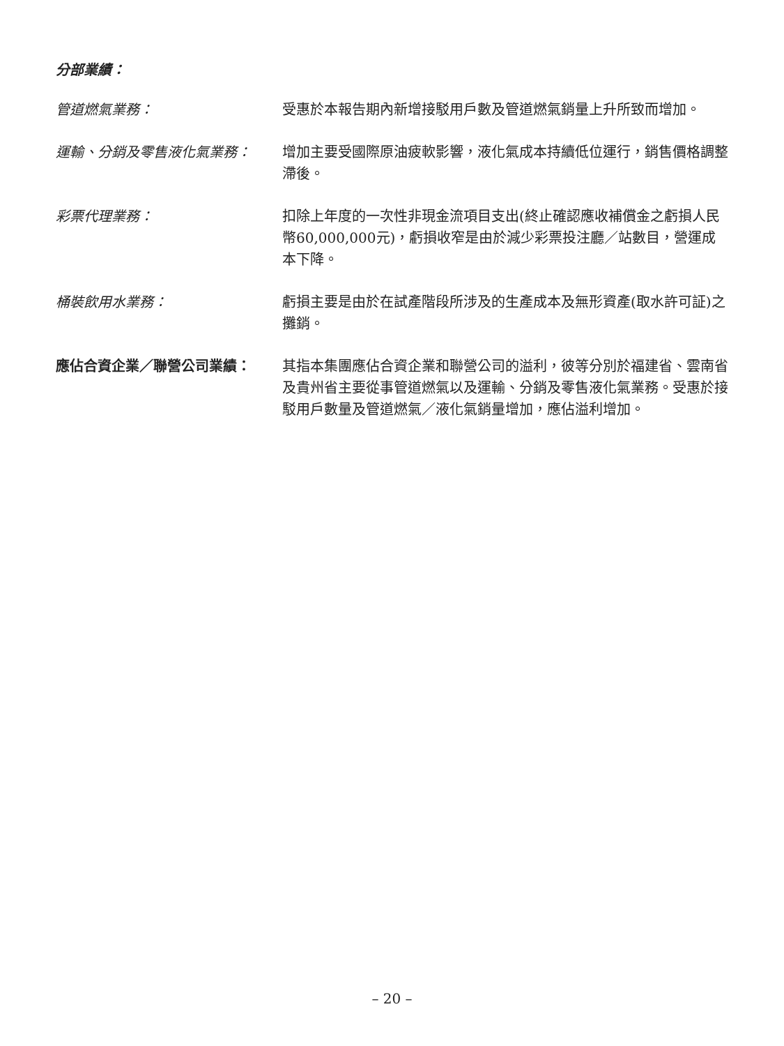分部業績：
管道燃氣業務： 受惠於本報告期內新增接駁用戶數及管道燃氣銷量上升所致而增加。
運輸、分銷及零售液化氣業務： 增加主要受國際原油疲軟影響，液化氣成本持續低位運行，銷售價格調整滯後。
彩票代理業務： 扣除上年度的一次性非現金流項目支出(終止確認應收補償金之虧損人民幣60,000,000元)，虧損收窄是由於減少彩票投注廳／站數目，營運成本下降。
桶裝飲用水業務： 虧損主要是由於在試產階段所涉及的生產成本及無形資產(取水許可証)之攤銷。
應佔合資企業／聯營公司業績： 其指本集團應佔合資企業和聯營公司的溢利，彼等分別於福建省、雲南省及貴州省主要從事管道燃氣以及運輸、分銷及零售液化氣業務。受惠於接駁用戶數量及管道燃氣／液化氣銷量增加，應佔溢利增加。
– 20 –